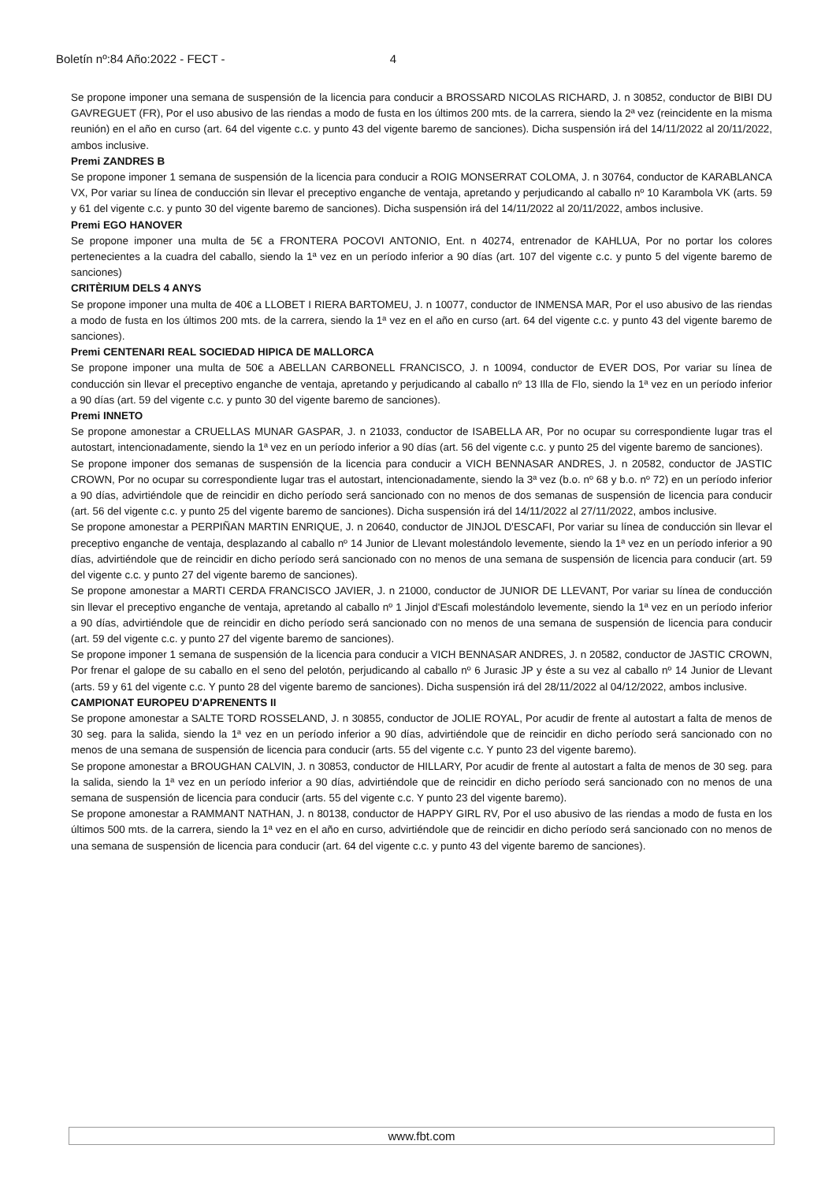Boletín nº:84 Año:2022 - FECT - 4
Se propone imponer una semana de suspensión de la licencia para conducir a BROSSARD NICOLAS RICHARD, J. n 30852, conductor de BIBI DU GAVREGUET (FR), Por el uso abusivo de las riendas a modo de fusta en los últimos 200 mts. de la carrera, siendo la 2ª vez (reincidente en la misma reunión) en el año en curso (art. 64 del vigente c.c. y punto 43 del vigente baremo de sanciones). Dicha suspensión irá del 14/11/2022 al 20/11/2022, ambos inclusive.
Premi ZANDRES B
Se propone imponer 1 semana de suspensión de la licencia para conducir a ROIG MONSERRAT COLOMA, J. n 30764, conductor de KARABLANCA VX, Por variar su línea de conducción sin llevar el preceptivo enganche de ventaja, apretando y perjudicando al caballo nº 10 Karambola VK (arts. 59 y 61 del vigente c.c. y punto 30 del vigente baremo de sanciones). Dicha suspensión irá del 14/11/2022 al 20/11/2022, ambos inclusive.
Premi EGO HANOVER
Se propone imponer una multa de 5€ a FRONTERA POCOVI ANTONIO, Ent. n 40274, entrenador de KAHLUA, Por no portar los colores pertenecientes a la cuadra del caballo, siendo la 1ª vez en un período inferior a 90 días (art. 107 del vigente c.c. y punto 5 del vigente baremo de sanciones)
CRITÈRIUM DELS 4 ANYS
Se propone imponer una multa de 40€ a LLOBET I RIERA BARTOMEU, J. n 10077, conductor de INMENSA MAR, Por el uso abusivo de las riendas a modo de fusta en los últimos 200 mts. de la carrera, siendo la 1ª vez en el año en curso (art. 64 del vigente c.c. y punto 43 del vigente baremo de sanciones).
Premi CENTENARI REAL SOCIEDAD HIPICA DE MALLORCA
Se propone imponer una multa de 50€ a ABELLAN CARBONELL FRANCISCO, J. n 10094, conductor de EVER DOS, Por variar su línea de conducción sin llevar el preceptivo enganche de ventaja, apretando y perjudicando al caballo nº 13 Illa de Flo, siendo la 1ª vez en un período inferior a 90 días (art. 59 del vigente c.c. y punto 30 del vigente baremo de sanciones).
Premi INNETO
Se propone amonestar a CRUELLAS MUNAR GASPAR, J. n 21033, conductor de ISABELLA AR, Por no ocupar su correspondiente lugar tras el autostart, intencionadamente, siendo la 1ª vez en un período inferior a 90 días (art. 56 del vigente c.c. y punto 25 del vigente baremo de sanciones).
Se propone imponer dos semanas de suspensión de la licencia para conducir a VICH BENNASAR ANDRES, J. n 20582, conductor de JASTIC CROWN, Por no ocupar su correspondiente lugar tras el autostart, intencionadamente, siendo la 3ª vez (b.o. nº 68 y b.o. nº 72) en un período inferior a 90 días, advirtiéndole que de reincidir en dicho período será sancionado con no menos de dos semanas de suspensión de licencia para conducir (art. 56 del vigente c.c. y punto 25 del vigente baremo de sanciones). Dicha suspensión irá del 14/11/2022 al 27/11/2022, ambos inclusive.
Se propone amonestar a PERPIÑAN MARTIN ENRIQUE, J. n 20640, conductor de JINJOL D'ESCAFI, Por variar su línea de conducción sin llevar el preceptivo enganche de ventaja, desplazando al caballo nº 14 Junior de Llevant molestándolo levemente, siendo la 1ª vez en un período inferior a 90 días, advirtiéndole que de reincidir en dicho período será sancionado con no menos de una semana de suspensión de licencia para conducir (art. 59 del vigente c.c. y punto 27 del vigente baremo de sanciones).
Se propone amonestar a MARTI CERDA FRANCISCO JAVIER, J. n 21000, conductor de JUNIOR DE LLEVANT, Por variar su línea de conducción sin llevar el preceptivo enganche de ventaja, apretando al caballo nº 1 Jinjol d'Escafi molestándolo levemente, siendo la 1ª vez en un período inferior a 90 días, advirtiéndole que de reincidir en dicho período será sancionado con no menos de una semana de suspensión de licencia para conducir (art. 59 del vigente c.c. y punto 27 del vigente baremo de sanciones).
Se propone imponer 1 semana de suspensión de la licencia para conducir a VICH BENNASAR ANDRES, J. n 20582, conductor de JASTIC CROWN, Por frenar el galope de su caballo en el seno del pelotón, perjudicando al caballo nº 6 Jurasic JP y éste a su vez al caballo nº 14 Junior de Llevant (arts. 59 y 61 del vigente c.c. Y punto 28 del vigente baremo de sanciones). Dicha suspensión irá del 28/11/2022 al 04/12/2022, ambos inclusive.
CAMPIONAT EUROPEU D'APRENENTS II
Se propone amonestar a SALTE TORD ROSSELAND, J. n 30855, conductor de JOLIE ROYAL, Por acudir de frente al autostart a falta de menos de 30 seg. para la salida, siendo la 1ª vez en un período inferior a 90 días, advirtiéndole que de reincidir en dicho período será sancionado con no menos de una semana de suspensión de licencia para conducir (arts. 55 del vigente c.c. Y punto 23 del vigente baremo).
Se propone amonestar a BROUGHAN CALVIN, J. n 30853, conductor de HILLARY, Por acudir de frente al autostart a falta de menos de 30 seg. para la salida, siendo la 1ª vez en un período inferior a 90 días, advirtiéndole que de reincidir en dicho período será sancionado con no menos de una semana de suspensión de licencia para conducir (arts. 55 del vigente c.c. Y punto 23 del vigente baremo).
Se propone amonestar a RAMMANT NATHAN, J. n 80138, conductor de HAPPY GIRL RV, Por el uso abusivo de las riendas a modo de fusta en los últimos 500 mts. de la carrera, siendo la 1ª vez en el año en curso, advirtiéndole que de reincidir en dicho período será sancionado con no menos de una semana de suspensión de licencia para conducir (art. 64 del vigente c.c. y punto 43 del vigente baremo de sanciones).
www.fbt.com